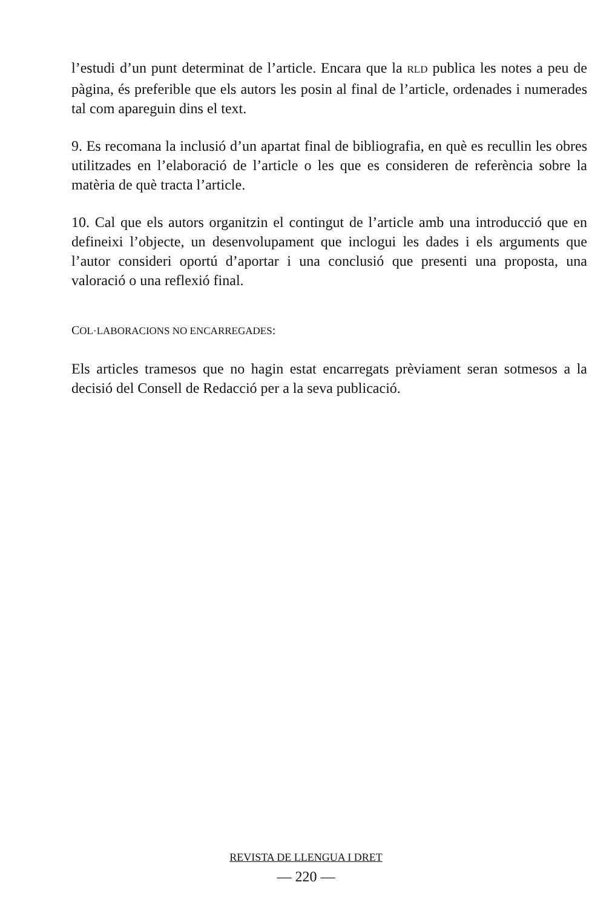l’estudi d’un punt determinat de l’article. Encara que la RLD publica les notes a peu de pàgina, és preferible que els autors les posin al final de l’article, ordenades i numerades tal com apareguin dins el text.
9. Es recomana la inclusió d’un apartat final de bibliografia, en què es recullin les obres utilitzades en l’elaboració de l’article o les que es consideren de referència sobre la matèria de què tracta l’article.
10. Cal que els autors organitzin el contingut de l’article amb una introducció que en defineixi l’objecte, un desenvolupament que inclogui les dades i els arguments que l’autor consideri oportú d’aportar i una conclusió que presenti una proposta, una valoració o una reflexió final.
COL·LABORACIONS NO ENCARREGADES:
Els articles tramesos que no hagin estat encarregats prèviament seran sotmesos a la decisió del Consell de Redacció per a la seva publicació.
REVISTA DE LLENGUA I DRET
— 220 —